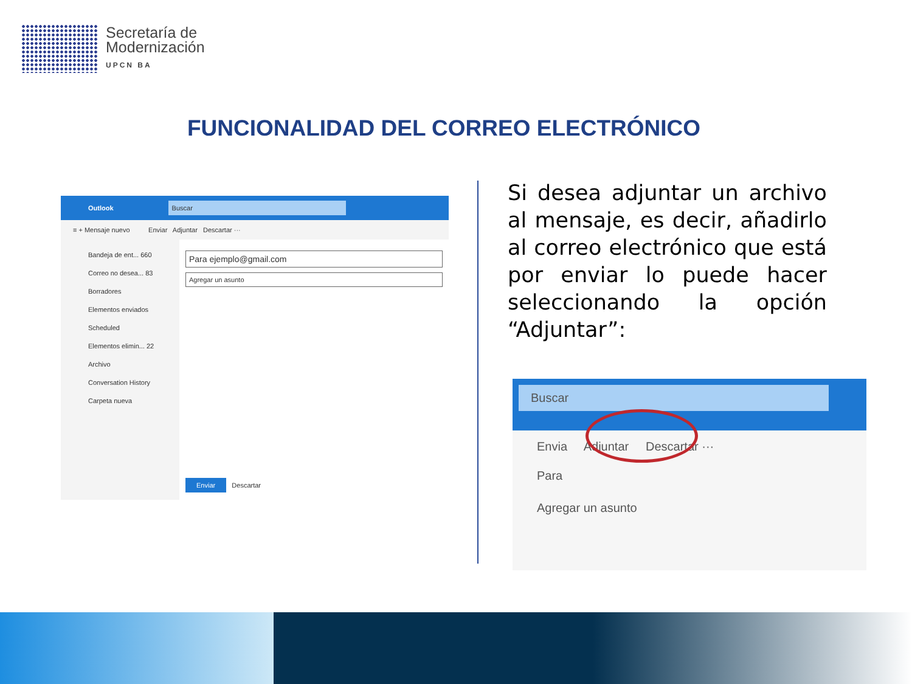Secretaría de
Modernización
UPCN BA
FUNCIONALIDAD DEL CORREO ELECTRÓNICO
Outlook Buscar
≡ + Mensaje nuevo Enviar Adjuntar Descartar ···
Bandeja de ent... 660
Correo no desea... 83
Borradores
Elementos enviados
Scheduled
Elementos elimin... 22
Archivo
Conversation History
Carpeta nueva
Para ejemplo@gmail.com
Agregar un asunto
Enviar Descartar
Si desea adjuntar un archivo al mensaje, es decir, añadirlo al correo electrónico que está por enviar lo puede hacer seleccionando la opción “Adjuntar”:
Buscar
Envia Adjuntar Descartar ···
Para
Agregar un asunto